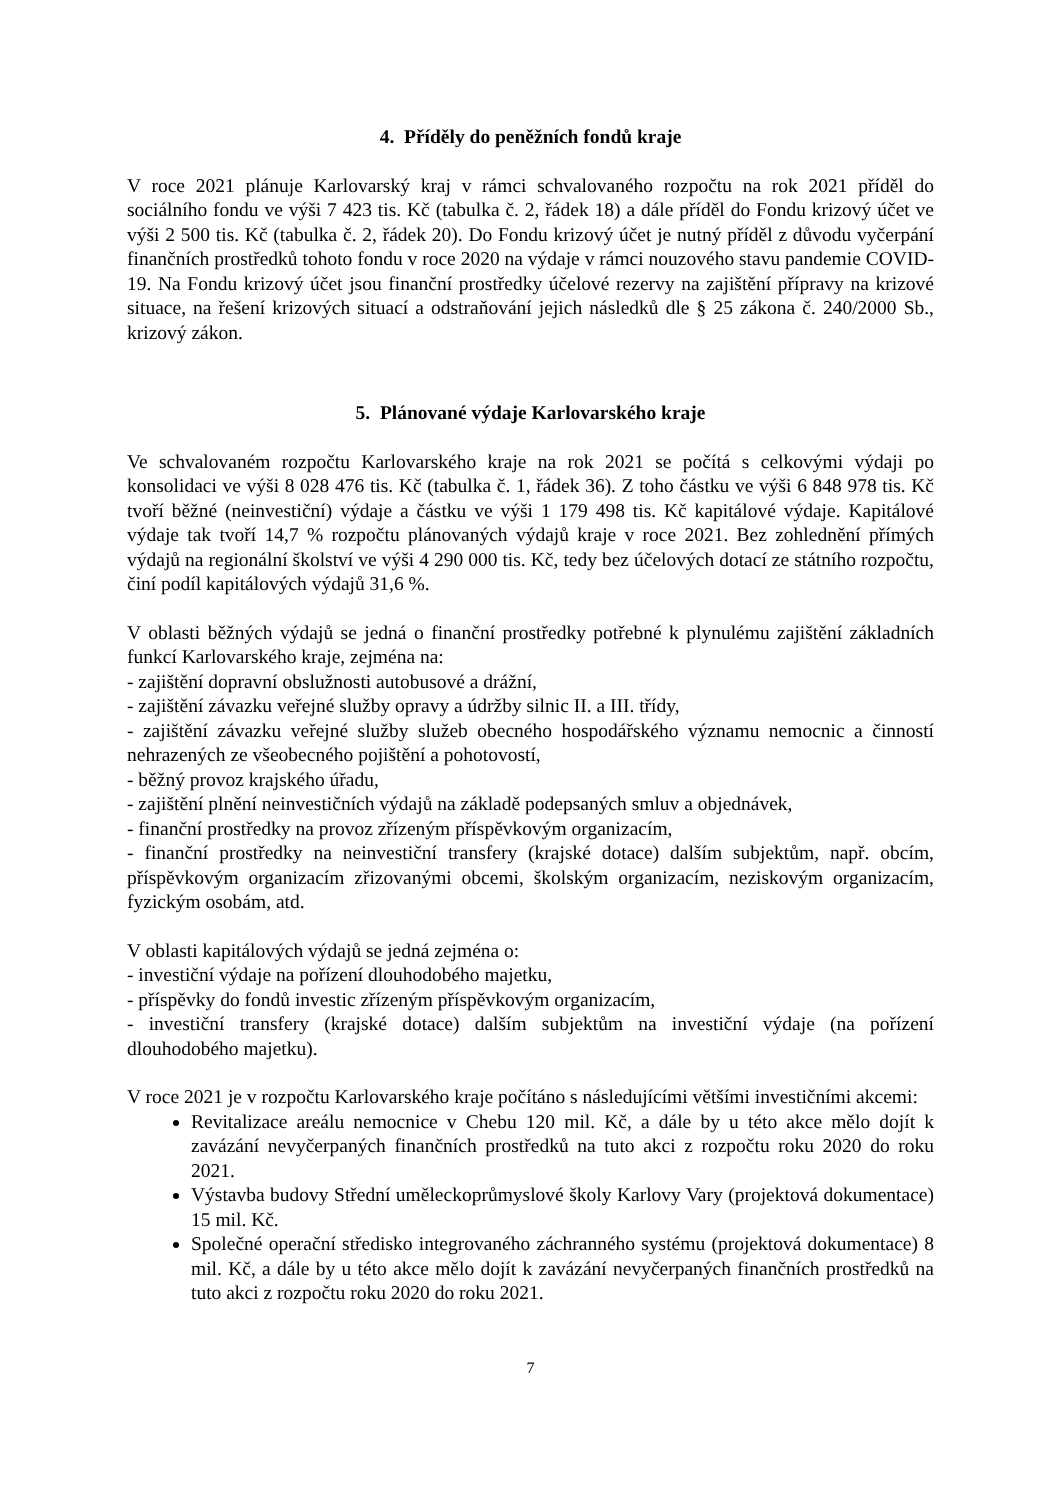4. Příděly do peněžních fondů kraje
V roce 2021 plánuje Karlovarský kraj v rámci schvalovaného rozpočtu na rok 2021 příděl do sociálního fondu ve výši 7 423 tis. Kč (tabulka č. 2, řádek 18) a dále příděl do Fondu krizový účet ve výši 2 500 tis. Kč (tabulka č. 2, řádek 20). Do Fondu krizový účet je nutný příděl z důvodu vyčerpání finančních prostředků tohoto fondu v roce 2020 na výdaje v rámci nouzového stavu pandemie COVID-19. Na Fondu krizový účet jsou finanční prostředky účelové rezervy na zajištění přípravy na krizové situace, na řešení krizových situací a odstraňování jejich následků dle § 25 zákona č. 240/2000 Sb., krizový zákon.
5. Plánované výdaje Karlovarského kraje
Ve schvalovaném rozpočtu Karlovarského kraje na rok 2021 se počítá s celkovými výdaji po konsolidaci ve výši 8 028 476 tis. Kč (tabulka č. 1, řádek 36). Z toho částku ve výši 6 848 978 tis. Kč tvoří běžné (neinvestiční) výdaje a částku ve výši 1 179 498 tis. Kč kapitálové výdaje. Kapitálové výdaje tak tvoří 14,7 % rozpočtu plánovaných výdajů kraje v roce 2021. Bez zohlednění přímých výdajů na regionální školství ve výši 4 290 000 tis. Kč, tedy bez účelových dotací ze státního rozpočtu, činí podíl kapitálových výdajů 31,6 %.
V oblasti běžných výdajů se jedná o finanční prostředky potřebné k plynulému zajištění základních funkcí Karlovarského kraje, zejména na:
- zajištění dopravní obslužnosti autobusové a drážní,
- zajištění závazku veřejné služby opravy a údržby silnic II. a III. třídy,
- zajištění závazku veřejné služby služeb obecného hospodářského významu nemocnic a činností nehrazených ze všeobecného pojištění a pohotovostí,
- běžný provoz krajského úřadu,
- zajištění plnění neinvestičních výdajů na základě podepsaných smluv a objednávek,
- finanční prostředky na provoz zřízeným příspěvkovým organizacím,
- finanční prostředky na neinvestiční transfery (krajské dotace) dalším subjektům, např. obcím, příspěvkovým organizacím zřizovanými obcemi, školským organizacím, neziskovým organizacím, fyzickým osobám, atd.
V oblasti kapitálových výdajů se jedná zejména o:
- investiční výdaje na pořízení dlouhodobého majetku,
- příspěvky do fondů investic zřízeným příspěvkovým organizacím,
- investiční transfery (krajské dotace) dalším subjektům na investiční výdaje (na pořízení dlouhodobého majetku).
V roce 2021 je v rozpočtu Karlovarského kraje počítáno s následujícími většími investičními akcemi:
Revitalizace areálu nemocnice v Chebu 120 mil. Kč, a dále by u této akce mělo dojít k zavázání nevyčerpaných finančních prostředků na tuto akci z rozpočtu roku 2020 do roku 2021.
Výstavba budovy Střední uměleckoprůmyslové školy Karlovy Vary (projektová dokumentace) 15 mil. Kč.
Společné operační středisko integrovaného záchranného systému (projektová dokumentace) 8 mil. Kč, a dále by u této akce mělo dojít k zavázání nevyčerpaných finančních prostředků na tuto akci z rozpočtu roku 2020 do roku 2021.
7